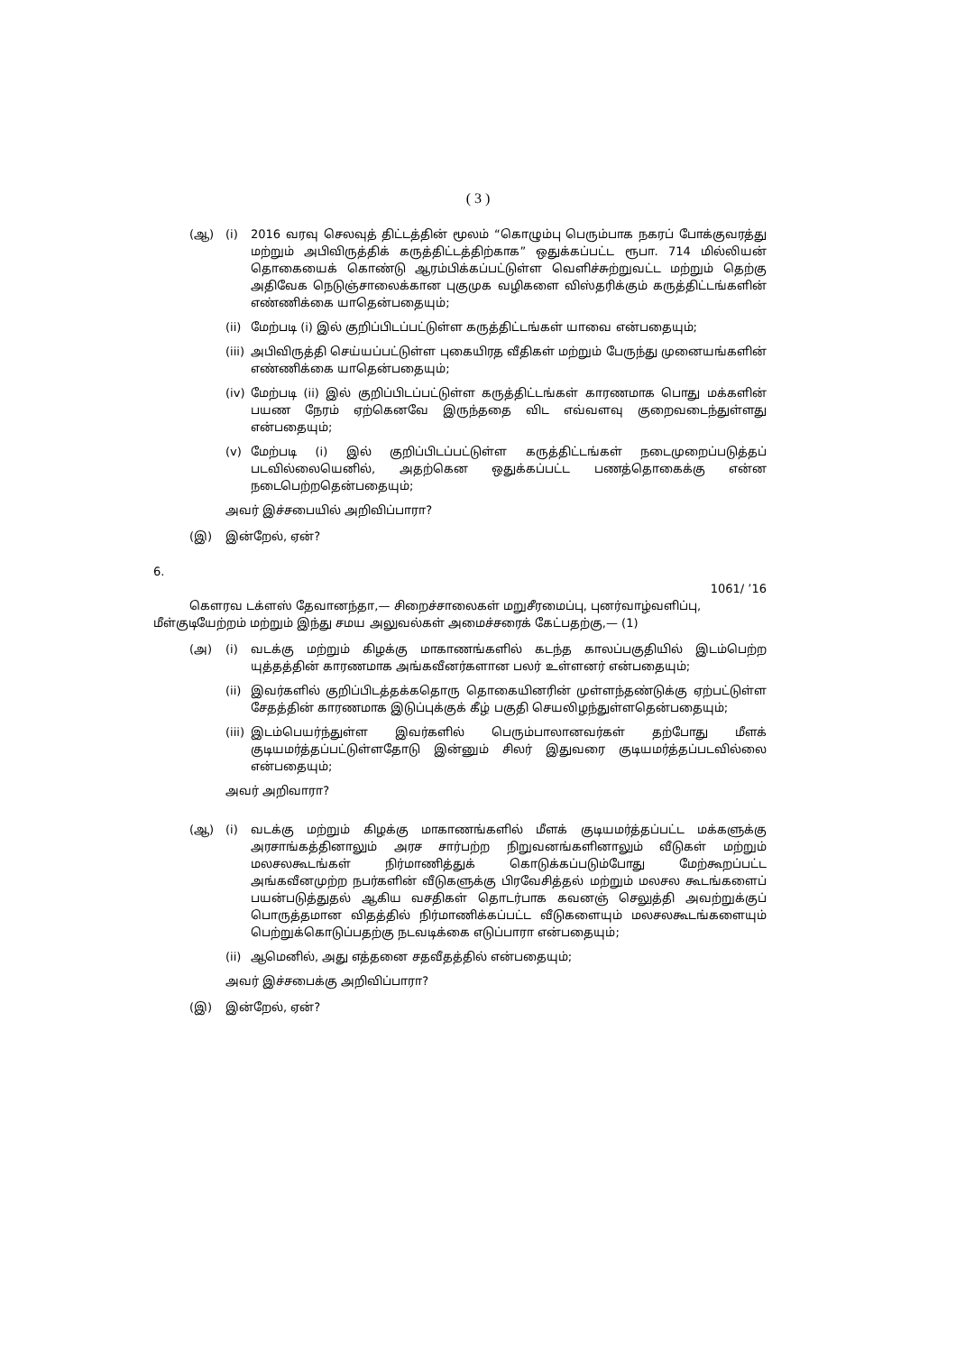( 3 )
(ஆ) (i) 2016 வரவு செலவுத் திட்டத்தின் மூலம் “கொழும்பு பெரும்பாக நகரப் போக்குவரத்து மற்றும் அபிவிருத்திக் கருத்திட்டத்திற்காக” ஒதுக்கப்பட்ட ரூபா. 714 மில்லியன் தொகையைக் கொண்டு ஆரம்பிக்கப்பட்டுள்ள வெளிச்சுற்றுவட்ட மற்றும் தெற்கு அதிவேக நெடுஞ்சாலைக்கான புகுமுக வழிகளை விஸ்தரிக்கும் கருத்திட்டங்களின் எண்ணிக்கை யாதென்பதையும்;
(ii) மேற்படி (i) இல் குறிப்பிடப்பட்டுள்ள கருத்திட்டங்கள் யாவை என்பதையும்;
(iii) அபிவிருத்தி செய்யப்பட்டுள்ள புகையிரத வீதிகள் மற்றும் பேருந்து முனையங்களின் எண்ணிக்கை யாதென்பதையும்;
(iv) மேற்படி (ii) இல் குறிப்பிடப்பட்டுள்ள கருத்திட்டங்கள் காரணமாக பொது மக்களின் பயண நேரம் ஏற்கெனவே இருந்ததை விட எவ்வளவு குறைவடைந்துள்ளது என்பதையும்;
(v) மேற்படி (i) இல் குறிப்பிடப்பட்டுள்ள கருத்திட்டங்கள் நடைமுறைப்படுத்தப் படவில்லையெனில், அதற்கென ஒதுக்கப்பட்ட பணத்தொகைக்கு என்ன நடைபெற்றதென்பதையும்;
அவர் இச்சபையில் அறிவிப்பாரா?
(இ) இன்றேல், ஏன்?
6.
1061/ ’16
கௌரவ டக்ளஸ் தேவானந்தா,— சிறைச்சாலைகள் மறுசீரமைப்பு, புனர்வாழ்வளிப்பு, மீள்குடியேற்றம் மற்றும் இந்து சமய அலுவல்கள் அமைச்சரைக் கேட்பதற்கு,— (1)
(அ) (i) வடக்கு மற்றும் கிழக்கு மாகாணங்களில் கடந்த காலப்பகுதியில் இடம்பெற்ற யுத்தத்தின் காரணமாக அங்கவீனர்களான பலர் உள்ளனர் என்பதையும்;
(ii) இவர்களில் குறிப்பிடத்தக்கதொரு தொகையினரின் முள்ளந்தண்டுக்கு ஏற்பட்டுள்ள சேதத்தின் காரணமாக இடுப்புக்குக் கீழ் பகுதி செயலிழந்துள்ளதென்பதையும்;
(iii) இடம்பெயர்ந்துள்ள இவர்களில் பெரும்பாலானவர்கள் தற்போது மீளக் குடியமர்த்தப்பட்டுள்ளதோடு இன்னும் சிலர் இதுவரை குடியமர்த்தப்படவில்லை என்பதையும்;
அவர் அறிவாரா?
(ஆ) (i) வடக்கு மற்றும் கிழக்கு மாகாணங்களில் மீளக் குடியமர்த்தப்பட்ட மக்களுக்கு அரசாங்கத்தினாலும் அரச சார்பற்ற நிறுவனங்களினாலும் வீடுகள் மற்றும் மலசலகூடங்கள் நிர்மாணித்துக் கொடுக்கப்படும்போது மேற்கூறப்பட்ட அங்கவீனமுற்ற நபர்களின் வீடுகளுக்கு பிரவேசித்தல் மற்றும் மலசல கூடங்களைப் பயன்படுத்துதல் ஆகிய வசதிகள் தொடர்பாக கவனஞ் செலுத்தி அவற்றுக்குப் பொருத்தமான விதத்தில் நிர்மாணிக்கப்பட்ட வீடுகளையும் மலசலகூடங்களையும் பெற்றுக்கொடுப்பதற்கு நடவடிக்கை எடுப்பாரா என்பதையும்;
(ii) ஆமெனில், அது எத்தனை சதவீதத்தில் என்பதையும்;
அவர் இச்சபைக்கு அறிவிப்பாரா?
(இ) இன்றேல், ஏன்?